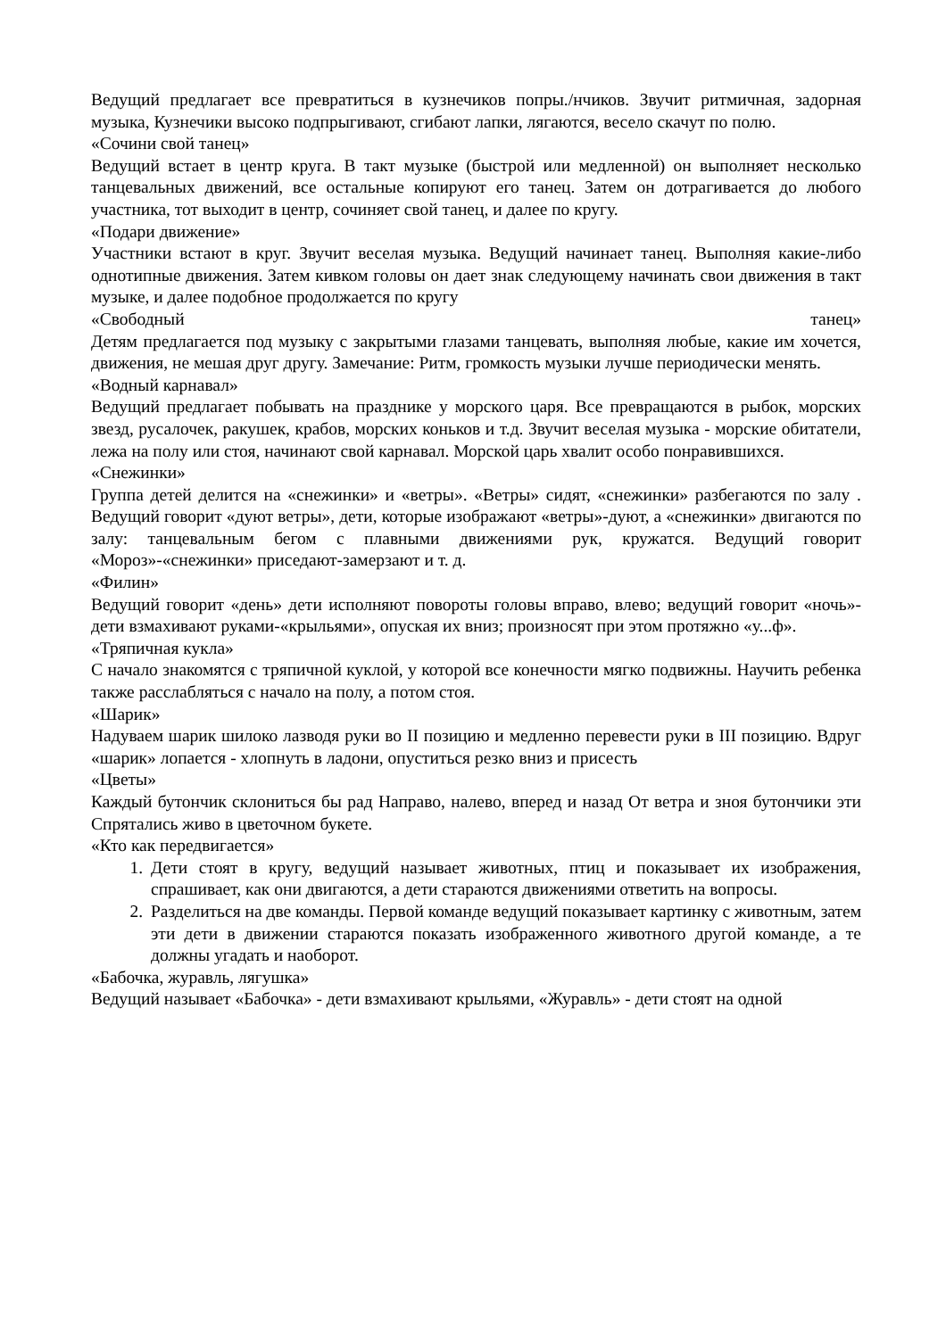Ведущий предлагает все превратиться в кузнечиков попры./нчиков. Звучит ритмичная, задорная музыка, Кузнечики высоко подпрыгивают, сгибают лапки, лягаются, весело скачут по полю.
«Сочини свой танец»
Ведущий встает в центр круга. В такт музыке (быстрой или медленной) он выполняет несколько танцевальных движений, все остальные копируют его танец. Затем он дотрагивается до любого участника, тот выходит в центр, сочиняет свой танец, и далее по кругу.
«Подари движение»
Участники встают в круг. Звучит веселая музыка. Ведущий начинает танец. Выполняя какие-либо однотипные движения. Затем кивком головы он дает знак следующему начинать свои движения в такт музыке, и далее подобное продолжается по кругу
«Свободный танец»
Детям предлагается под музыку с закрытыми глазами танцевать, выполняя любые, какие им хочется, движения, не мешая друг другу. Замечание: Ритм, громкость музыки лучше периодически менять.
«Водный карнавал»
Ведущий предлагает побывать на празднике у морского царя. Все превращаются в рыбок, морских звезд, русалочек, ракушек, крабов, морских коньков и т.д. Звучит веселая музыка - морские обитатели, лежа на полу или стоя, начинают свой карнавал. Морской царь хвалит особо понравившихся.
«Снежинки»
Группа детей делится на «снежинки» и «ветры». «Ветры» сидят, «снежинки» разбегаются по залу . Ведущий говорит «дуют ветры», дети, которые изображают «ветры»-дуют, а «снежинки» двигаются по залу: танцевальным бегом с плавными движениями рук, кружатся. Ведущий говорит «Мороз»-«снежинки» приседают-замерзают и т. д.
«Филин»
Ведущий говорит «день» дети исполняют повороты головы вправо, влево; ведущий говорит «ночь»-дети взмахивают руками-«крыльями», опуская их вниз; произносят при этом протяжно «у...ф».
«Тряпичная кукла»
С начало знакомятся с тряпичной куклой, у которой все конечности мягко подвижны. Научить ребенка также расслабляться с начало на полу, а потом стоя.
«Шарик»
Надуваем шарик шилоко лазводя руки во II позицию и медленно перевести руки в III позицию. Вдруг «шарик» лопается - хлопнуть в ладони, опуститься резко вниз и присесть
«Цветы»
Каждый бутончик склониться бы рад Направо, налево, вперед и назад От ветра и зноя бутончики эти Спрятались живо в цветочном букете.
«Кто как передвигается»
1. Дети стоят в кругу, ведущий называет животных, птиц и показывает их изображения, спрашивает, как они двигаются, а дети стараются движениями ответить на вопросы.
2. Разделиться на две команды. Первой команде ведущий показывает картинку с животным, затем эти дети в движении стараются показать изображенного животного другой команде, а те должны угадать и наоборот.
«Бабочка, журавль, лягушка»
Ведущий называет «Бабочка» - дети взмахивают крыльями, «Журавль» - дети стоят на одной